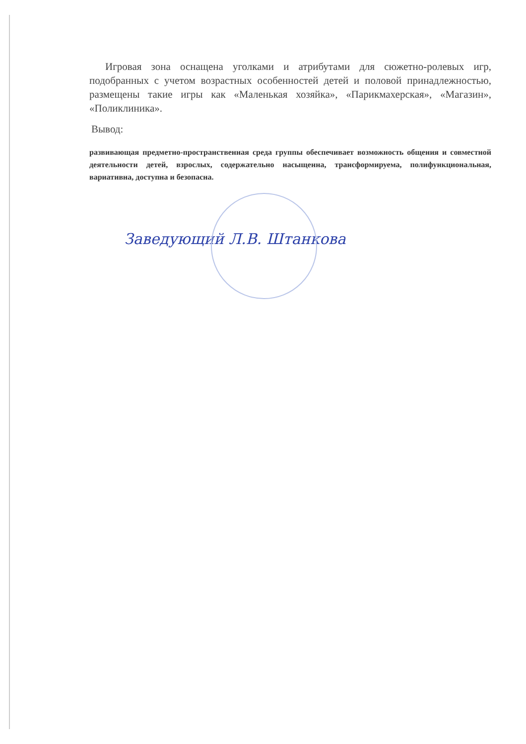Игровая зона оснащена уголками и атрибутами для сюжетно-ролевых игр, подобранных с учетом возрастных особенностей детей и половой принадлежностью, размещены такие игры как «Маленькая хозяйка», «Парикмахерская», «Магазин», «Поликлиника».
Вывод:
развивающая предметно-пространственная среда группы обеспечивает возможность общения и совместной деятельности детей, взрослых, содержательно насыщенна, трансформируема, полифункциональная, вариативна, доступна и безопасна.
Заведующий Л.В. Штанкова